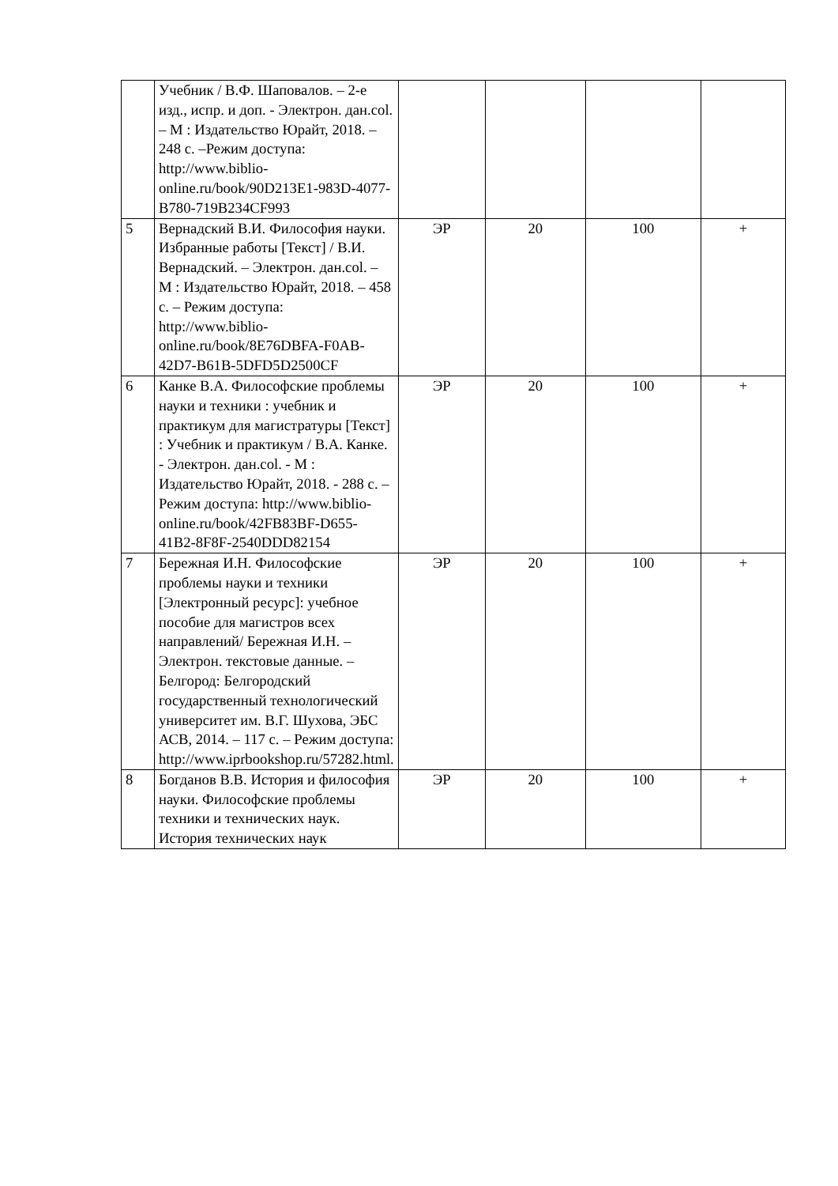| | Учебник / В.Ф. Шаповалов. – 2-е изд., испр. и доп. - Электрон. дан.col. – М : Издательство Юрайт, 2018. – 248 с. –Режим доступа: http://www.biblio-online.ru/book/90D213E1-983D-4077-B780-719B234CF993 | | | | |
| 5 | Вернадский В.И. Философия науки. Избранные работы [Текст] / В.И. Вернадский. – Электрон. дан.col. – М : Издательство Юрайт, 2018. – 458 с. – Режим доступа: http://www.biblio-online.ru/book/8E76DBFA-F0AB-42D7-B61B-5DFD5D2500CF | ЭР | 20 | 100 | + |
| 6 | Канке В.А. Философские проблемы науки и техники : учебник и практикум для магистратуры [Текст] : Учебник и практикум / В.А. Канке. - Электрон. дан.col. - М : Издательство Юрайт, 2018. - 288 с. – Режим доступа: http://www.biblio-online.ru/book/42FB83BF-D655-41B2-8F8F-2540DDD82154 | ЭР | 20 | 100 | + |
| 7 | Бережная И.Н. Философские проблемы науки и техники [Электронный ресурс]: учебное пособие для магистров всех направлений/ Бережная И.Н. – Электрон. текстовые данные. – Белгород: Белгородский государственный технологический университет им. В.Г. Шухова, ЭБС АСВ, 2014. – 117 с. – Режим доступа: http://www.iprbookshop.ru/57282.html. | ЭР | 20 | 100 | + |
| 8 | Богданов В.В. История и философия науки. Философские проблемы техники и технических наук. История технических наук | ЭР | 20 | 100 | + |